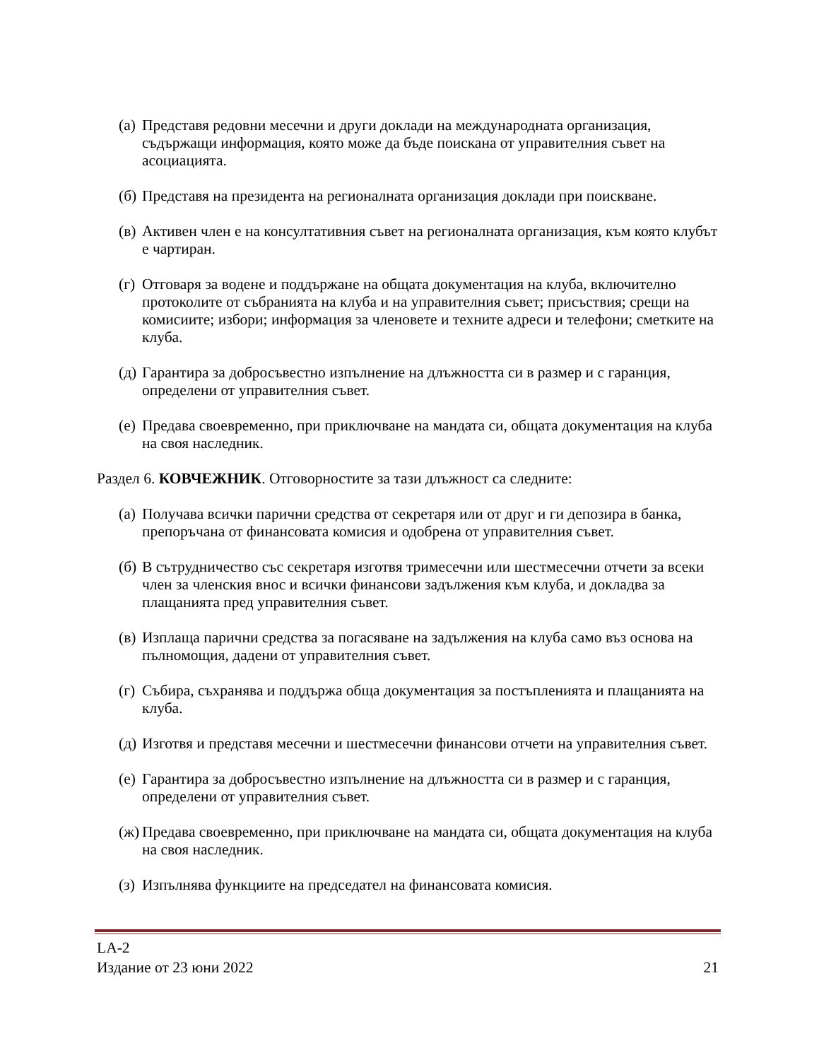(а) Представя редовни месечни и други доклади на международната организация, съдържащи информация, която може да бъде поискана от управителния съвет на асоциацията.
(б) Представя на президента на регионалната организация доклади при поискване.
(в) Активен член е на консултативния съвет на регионалната организация, към която клубът е чартиран.
(г) Отговаря за водене и поддържане на общата документация на клуба, включително протоколите от събранията на клуба и на управителния съвет; присъствия; срещи на комисиите; избори; информация за членовете и техните адреси и телефони; сметките на клуба.
(д) Гарантира за добросъвестно изпълнение на длъжността си в размер и с гаранция, определени от управителния съвет.
(е) Предава своевременно, при приключване на мандата си, общата документация на клуба на своя наследник.
Раздел 6. КОВЧЕЖНИК. Отговорностите за тази длъжност са следните:
(а) Получава всички парични средства от секретаря или от друг и ги депозира в банка, препоръчана от финансовата комисия и одобрена от управителния съвет.
(б) В сътрудничество със секретаря изготвя тримесечни или шестмесечни отчети за всеки член за членския внос и всички финансови задължения към клуба, и докладва за плащанията пред управителния съвет.
(в) Изплаща парични средства за погасяване на задължения на клуба само въз основа на пълномощия, дадени от управителния съвет.
(г) Събира, съхранява и поддържа обща документация за постъпленията и плащанията на клуба.
(д) Изготвя и представя месечни и шестмесечни финансови отчети на управителния съвет.
(е) Гарантира за добросъвестно изпълнение на длъжността си в размер и с гаранция, определени от управителния съвет.
(ж) Предава своевременно, при приключване на мандата си, общата документация на клуба на своя наследник.
(з) Изпълнява функциите на председател на финансовата комисия.
LA-2
Издание от 23 юни 2022 21